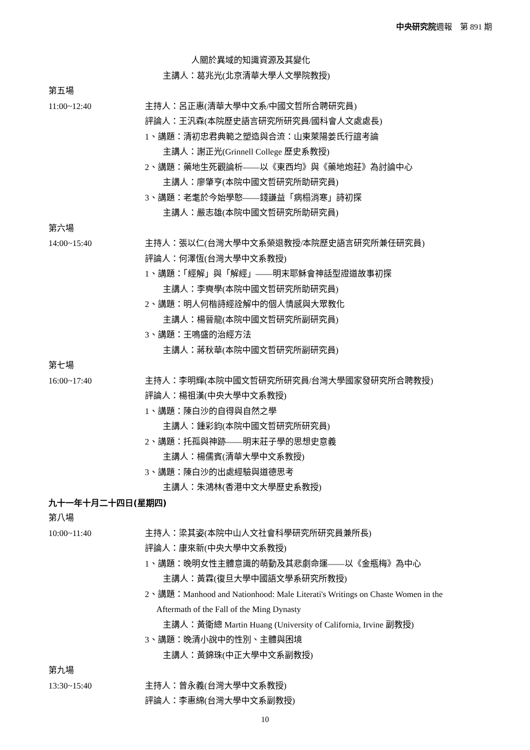中央研究院週報　第 891 期
人關於異域的知識資源及其變化
主講人：葛兆光(北京清華大學人文學院教授)
第五場
11:00~12:40 主持人：呂正惠(清華大學中文系/中國文哲所合聘研究員)
評論人：王汎森(本院歷史語言研究所研究員/國科會人文處處長)
1、講題：清初忠君典範之塑造與合流：山東萊陽姜氏行誼考論
主講人：謝正光(Grinnell College 歷史系教授)
2、講題：藥地生死觀論析——以《東西均》與《藥地炮莊》為討論中心
主講人：廖肇亨(本院中國文哲研究所助研究員)
3、講題：老耄於今始學憨——錢謙益「病榻消寒」詩初探
主講人：嚴志雄(本院中國文哲研究所助研究員)
第六場
14:00~15:40 主持人：張以仁(台灣大學中文系榮退教授/本院歷史語言研究所兼任研究員)
評論人：何澤恆(台灣大學中文系教授)
1、講題：「經解」與「解經」——明末耶穌會神話型證道故事初探
主講人：李奭學(本院中國文哲研究所助研究員)
2、講題：明人何楷詩經詮解中的個人情感與大眾教化
主講人：楊晉龍(本院中國文哲研究所副研究員)
3、講題：王鳴盛的治經方法
主講人：蔣秋華(本院中國文哲研究所副研究員)
第七場
16:00~17:40 主持人：李明輝(本院中國文哲研究所研究員/台灣大學國家發研究所合聘教授)
評論人：楊祖漢(中央大學中文系教授)
1、講題：陳白沙的自得與自然之學
主講人：鍾彩鈞(本院中國文哲研究所研究員)
2、講題：托孤與神跡——明末莊子學的思想史意義
主講人：楊儒賓(清華大學中文系教授)
3、講題：陳白沙的出處經驗與道德思考
主講人：朱鴻林(香港中文大學歷史系教授)
九十一年十月二十四日(星期四)
第八場
10:00~11:40 主持人：梁其姿(本院中山人文社會科學研究所研究員兼所長)
評論人：康來新(中央大學中文系教授)
1、講題：晚明女性主體意識的萌動及其悲劇命運——以《金瓶梅》為中心
主講人：黃霖(復旦大學中國語文學系研究所教授)
2、講題：Manhood and Nationhood: Male Literati's Writings on Chaste Women in the
Aftermath of the Fall of the Ming Dynasty
主講人：黃衛總 Martin Huang (University of California, Irvine 副教授)
3、講題：晚清小說中的性別、主體與困境
主講人：黃錦珠(中正大學中文系副教授)
第九場
13:30~15:40 主持人：曾永義(台灣大學中文系教授)
評論人：李惠綿(台灣大學中文系副教授)
10